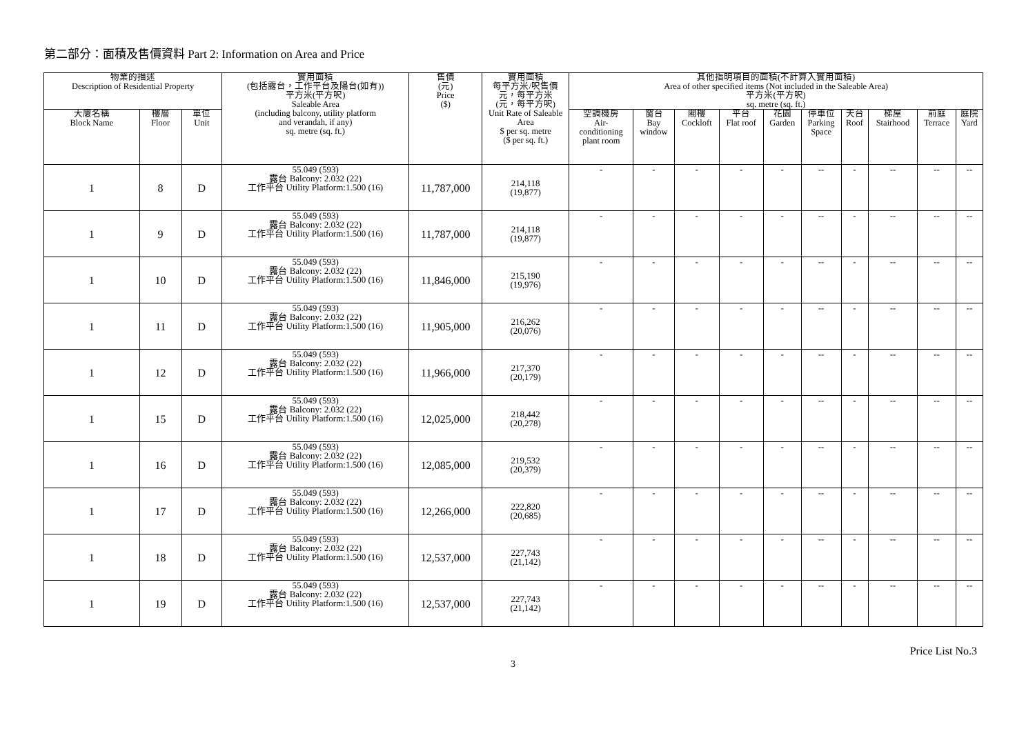第二部分：面積及售價資料 Part 2: Information on Area and Price
| 物業的描述 Description of Residential Property | | | 實用面積 (包括露台，工作平台及陽台(如有)) 平方米(平方呎) Saleable Area (including balcony, utility platform and verandah, if any) sq. metre (sq. ft.) | 售價 (元) Price ($) | 實用面積 每平方米/呎售價 元，每平方米 (元，每平方呎) Unit Rate of Saleable Area $ per sq. metre ($ per sq. ft.) | 其他指明項目的面積(不計算入實用面積) Area of other specified items (Not included in the Saleable Area) 平方米(平方呎) sq. metre (sq. ft.) | | | | | | | | | |
| --- | --- | --- | --- | --- | --- | --- | --- | --- | --- | --- | --- | --- | --- | --- | --- |
| 大廈名稱 Block Name | 樓層 Floor | 單位 Unit | | | | 空調機房 Air- conditioning plant room | 窗台 Bay window | 閣樓 Cockloft | 平台 Flat roof | 花園 Garden | 停車位 Parking Space | 天台 Roof | 梯屋 Stairhood | 前庭 Terrace | 庭院 Yard |
| 1 | 8 | D | 55.049 (593) 露台 Balcony: 2.032 (22) 工作平台 Utility Platform:1.500 (16) | 11,787,000 | 214,118 (19,877) | - | - | - | - | - | -- | - | -- | -- | -- |
| 1 | 9 | D | 55.049 (593) 露台 Balcony: 2.032 (22) 工作平台 Utility Platform:1.500 (16) | 11,787,000 | 214,118 (19,877) | - | - | - | - | - | -- | - | -- | -- | -- |
| 1 | 10 | D | 55.049 (593) 露台 Balcony: 2.032 (22) 工作平台 Utility Platform:1.500 (16) | 11,846,000 | 215,190 (19,976) | - | - | - | - | - | -- | - | -- | -- | -- |
| 1 | 11 | D | 55.049 (593) 露台 Balcony: 2.032 (22) 工作平台 Utility Platform:1.500 (16) | 11,905,000 | 216,262 (20,076) | - | - | - | - | - | -- | - | -- | -- | -- |
| 1 | 12 | D | 55.049 (593) 露台 Balcony: 2.032 (22) 工作平台 Utility Platform:1.500 (16) | 11,966,000 | 217,370 (20,179) | - | - | - | - | - | -- | - | -- | -- | -- |
| 1 | 15 | D | 55.049 (593) 露台 Balcony: 2.032 (22) 工作平台 Utility Platform:1.500 (16) | 12,025,000 | 218,442 (20,278) | - | - | - | - | - | -- | - | -- | -- | -- |
| 1 | 16 | D | 55.049 (593) 露台 Balcony: 2.032 (22) 工作平台 Utility Platform:1.500 (16) | 12,085,000 | 219,532 (20,379) | - | - | - | - | - | -- | - | -- | -- | -- |
| 1 | 17 | D | 55.049 (593) 露台 Balcony: 2.032 (22) 工作平台 Utility Platform:1.500 (16) | 12,266,000 | 222,820 (20,685) | - | - | - | - | - | -- | - | -- | -- | -- |
| 1 | 18 | D | 55.049 (593) 露台 Balcony: 2.032 (22) 工作平台 Utility Platform:1.500 (16) | 12,537,000 | 227,743 (21,142) | - | - | - | - | - | -- | - | -- | -- | -- |
| 1 | 19 | D | 55.049 (593) 露台 Balcony: 2.032 (22) 工作平台 Utility Platform:1.500 (16) | 12,537,000 | 227,743 (21,142) | - | - | - | - | - | -- | - | -- | -- | -- |
3 Price List No.3